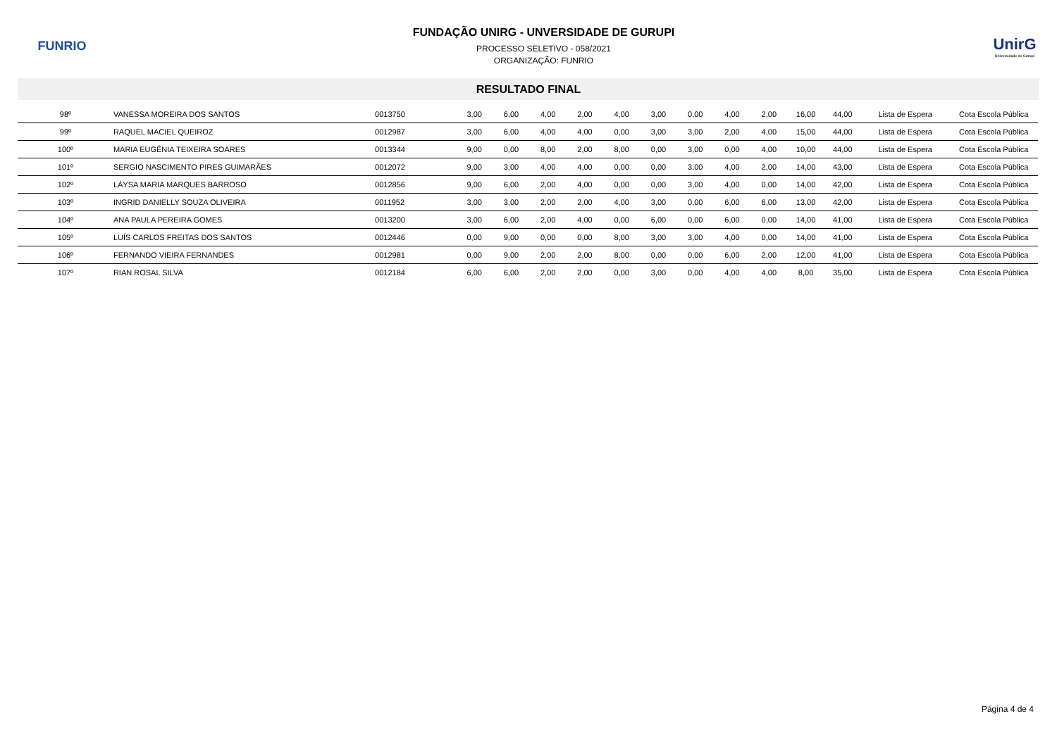FUNRIO
FUNDAÇÃO UNIRG - UNVERSIDADE DE GURUPI
PROCESSO SELETIVO - 058/2021
ORGANIZAÇÃO: FUNRIO
UnirG
Universidade de Gurupi
RESULTADO FINAL
| 98º | VANESSA MOREIRA DOS SANTOS | 0013750 | 3,00 | 6,00 | 4,00 | 2,00 | 4,00 | 3,00 | 0,00 | 4,00 | 2,00 | 16,00 | 44,00 | Lista de Espera | Cota Escola Pública |
| 99º | RAQUEL MACIEL QUEIROZ | 0012987 | 3,00 | 6,00 | 4,00 | 4,00 | 0,00 | 3,00 | 3,00 | 2,00 | 4,00 | 15,00 | 44,00 | Lista de Espera | Cota Escola Pública |
| 100º | MARIA EUGÊNIA TEIXEIRA SOARES | 0013344 | 9,00 | 0,00 | 8,00 | 2,00 | 8,00 | 0,00 | 3,00 | 0,00 | 4,00 | 10,00 | 44,00 | Lista de Espera | Cota Escola Pública |
| 101º | SERGIO NASCIMENTO PIRES GUIMARÃES | 0012072 | 9,00 | 3,00 | 4,00 | 4,00 | 0,00 | 0,00 | 3,00 | 4,00 | 2,00 | 14,00 | 43,00 | Lista de Espera | Cota Escola Pública |
| 102º | LÁYSA MARIA MARQUES BARROSO | 0012856 | 9,00 | 6,00 | 2,00 | 4,00 | 0,00 | 0,00 | 3,00 | 4,00 | 0,00 | 14,00 | 42,00 | Lista de Espera | Cota Escola Pública |
| 103º | INGRID DANIELLY SOUZA OLIVEIRA | 0011952 | 3,00 | 3,00 | 2,00 | 2,00 | 4,00 | 3,00 | 0,00 | 6,00 | 6,00 | 13,00 | 42,00 | Lista de Espera | Cota Escola Pública |
| 104º | ANA PAULA PEREIRA GOMES | 0013200 | 3,00 | 6,00 | 2,00 | 4,00 | 0,00 | 6,00 | 0,00 | 6,00 | 0,00 | 14,00 | 41,00 | Lista de Espera | Cota Escola Pública |
| 105º | LUÍS CARLOS FREITAS DOS SANTOS | 0012446 | 0,00 | 9,00 | 0,00 | 0,00 | 8,00 | 3,00 | 3,00 | 4,00 | 0,00 | 14,00 | 41,00 | Lista de Espera | Cota Escola Pública |
| 106º | FERNANDO VIEIRA FERNANDES | 0012981 | 0,00 | 9,00 | 2,00 | 2,00 | 8,00 | 0,00 | 0,00 | 6,00 | 2,00 | 12,00 | 41,00 | Lista de Espera | Cota Escola Pública |
| 107º | RIAN ROSAL SILVA | 0012184 | 6,00 | 6,00 | 2,00 | 2,00 | 0,00 | 3,00 | 0,00 | 4,00 | 4,00 | 8,00 | 35,00 | Lista de Espera | Cota Escola Pública |
Página 4 de 4